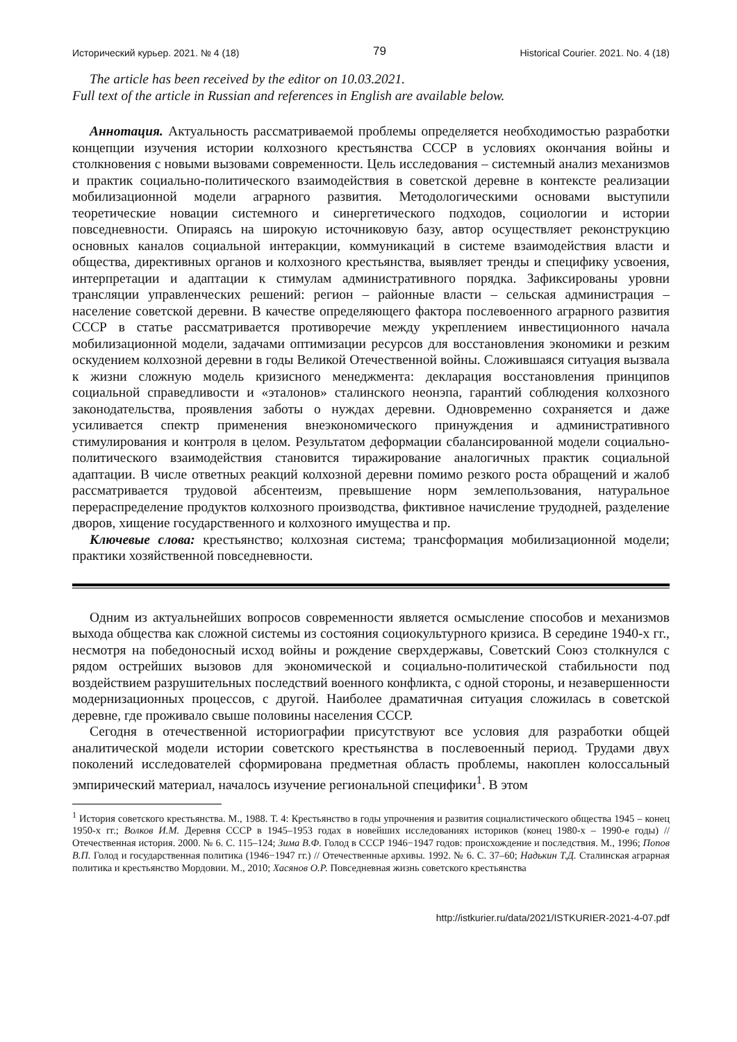Исторический курьер. 2021. № 4 (18) 79 Historical Courier. 2021. No. 4 (18)
The article has been received by the editor on 10.03.2021.
Full text of the article in Russian and references in English are available below.
Аннотация. Актуальность рассматриваемой проблемы определяется необходимостью разработки концепции изучения истории колхозного крестьянства СССР в условиях окончания войны и столкновения с новыми вызовами современности. Цель исследования – системный анализ механизмов и практик социально-политического взаимодействия в советской деревне в контексте реализации мобилизационной модели аграрного развития. Методологическими основами выступили теоретические новации системного и синергетического подходов, социологии и истории повседневности. Опираясь на широкую источниковую базу, автор осуществляет реконструкцию основных каналов социальной интеракции, коммуникаций в системе взаимодействия власти и общества, директивных органов и колхозного крестьянства, выявляет тренды и специфику усвоения, интерпретации и адаптации к стимулам административного порядка. Зафиксированы уровни трансляции управленческих решений: регион – районные власти – сельская администрация – население советской деревни. В качестве определяющего фактора послевоенного аграрного развития СССР в статье рассматривается противоречие между укреплением инвестиционного начала мобилизационной модели, задачами оптимизации ресурсов для восстановления экономики и резким оскудением колхозной деревни в годы Великой Отечественной войны. Сложившаяся ситуация вызвала к жизни сложную модель кризисного менеджмента: декларация восстановления принципов социальной справедливости и «эталонов» сталинского неонэпа, гарантий соблюдения колхозного законодательства, проявления заботы о нуждах деревни. Одновременно сохраняется и даже усиливается спектр применения внеэкономического принуждения и административного стимулирования и контроля в целом. Результатом деформации сбалансированной модели социально-политического взаимодействия становится тиражирование аналогичных практик социальной адаптации. В числе ответных реакций колхозной деревни помимо резкого роста обращений и жалоб рассматривается трудовой абсентеизм, превышение норм землепользования, натуральное перераспределение продуктов колхозного производства, фиктивное начисление трудодней, разделение дворов, хищение государственного и колхозного имущества и пр.
Ключевые слова: крестьянство; колхозная система; трансформация мобилизационной модели; практики хозяйственной повседневности.
Одним из актуальнейших вопросов современности является осмысление способов и механизмов выхода общества как сложной системы из состояния социокультурного кризиса. В середине 1940-х гг., несмотря на победоносный исход войны и рождение сверхдержавы, Советский Союз столкнулся с рядом острейших вызовов для экономической и социально-политической стабильности под воздействием разрушительных последствий военного конфликта, с одной стороны, и незавершенности модернизационных процессов, с другой. Наиболее драматичная ситуация сложилась в советской деревне, где проживало свыше половины населения СССР.
Сегодня в отечественной историографии присутствуют все условия для разработки общей аналитической модели истории советского крестьянства в послевоенный период. Трудами двух поколений исследователей сформирована предметная область проблемы, накоплен колоссальный эмпирический материал, началось изучение региональной специфики<sup>1</sup>. В этом
<sup>1</sup> История советского крестьянства. М., 1988. Т. 4: Крестьянство в годы упрочнения и развития социалистического общества 1945 – конец 1950-х гг.; Волков И.М. Деревня СССР в 1945–1953 годах в новейших исследованиях историков (конец 1980-х – 1990-е годы) // Отечественная история. 2000. № 6. С. 115–124; Зима В.Ф. Голод в СССР 1946−1947 годов: происхождение и последствия. М., 1996; Попов В.П. Голод и государственная политика (1946−1947 гг.) // Отечественные архивы. 1992. № 6. С. 37–60; Надькин Т.Д. Сталинская аграрная политика и крестьянство Мордовии. М., 2010; Хасянов О.Р. Повседневная жизнь советского крестьянства
http://istkurier.ru/data/2021/ISTKURIER-2021-4-07.pdf